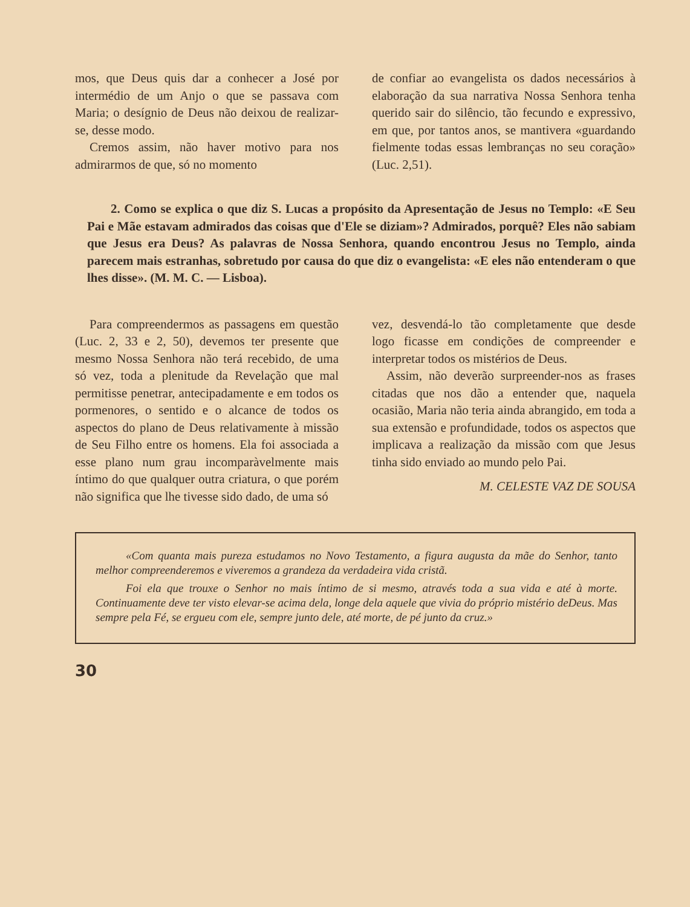mos, que Deus quis dar a conhecer a José por intermédio de um Anjo o que se passava com Maria; o desígnio de Deus não deixou de realizar-se, desse modo.
Cremos assim, não haver motivo para nos admirarmos de que, só no momento
de confiar ao evangelista os dados necessários à elaboração da sua narrativa Nossa Senhora tenha querido sair do silêncio, tão fecundo e expressivo, em que, por tantos anos, se mantivera «guardando fielmente todas essas lembranças no seu coração» (Luc. 2,51).
2. Como se explica o que diz S. Lucas a propósito da Apresentação de Jesus no Templo: «E Seu Pai e Mãe estavam admirados das coisas que d'Ele se diziam»? Admirados, porquê? Eles não sabiam que Jesus era Deus? As palavras de Nossa Senhora, quando encontrou Jesus no Templo, ainda parecem mais estranhas, sobretudo por causa do que diz o evangelista: «E eles não entenderam o que lhes disse». (M. M. C. — Lisboa).
Para compreendermos as passagens em questão (Luc. 2, 33 e 2, 50), devemos ter presente que mesmo Nossa Senhora não terá recebido, de uma só vez, toda a plenitude da Revelação que mal permitisse penetrar, antecipadamente e em todos os pormenores, o sentido e o alcance de todos os aspectos do plano de Deus relativamente à missão de Seu Filho entre os homens. Ela foi associada a esse plano num grau incomparàvelmente mais íntimo do que qualquer outra criatura, o que porém não significa que lhe tivesse sido dado, de uma só
vez, desvendá-lo tão completamente que desde logo ficasse em condições de compreender e interpretar todos os mistérios de Deus.
Assim, não deverão surpreender-nos as frases citadas que nos dão a entender que, naquela ocasião, Maria não teria ainda abrangido, em toda a sua extensão e profundidade, todos os aspectos que implicava a realização da missão com que Jesus tinha sido enviado ao mundo pelo Pai.
M. CELESTE VAZ DE SOUSA
«Com quanta mais pureza estudamos no Novo Testamento, a figura augusta da mãe do Senhor, tanto melhor compreenderemos e viveremos a grandeza da verdadeira vida cristã.
Foi ela que trouxe o Senhor no mais íntimo de si mesmo, através toda a sua vida e até à morte. Continuamente deve ter visto elevar-se acima dela, longe dela aquele que vivia do próprio mistério deDeus. Mas sempre pela Fé, se ergueu com ele, sempre junto dele, até morte, de pé junto da cruz.»
30